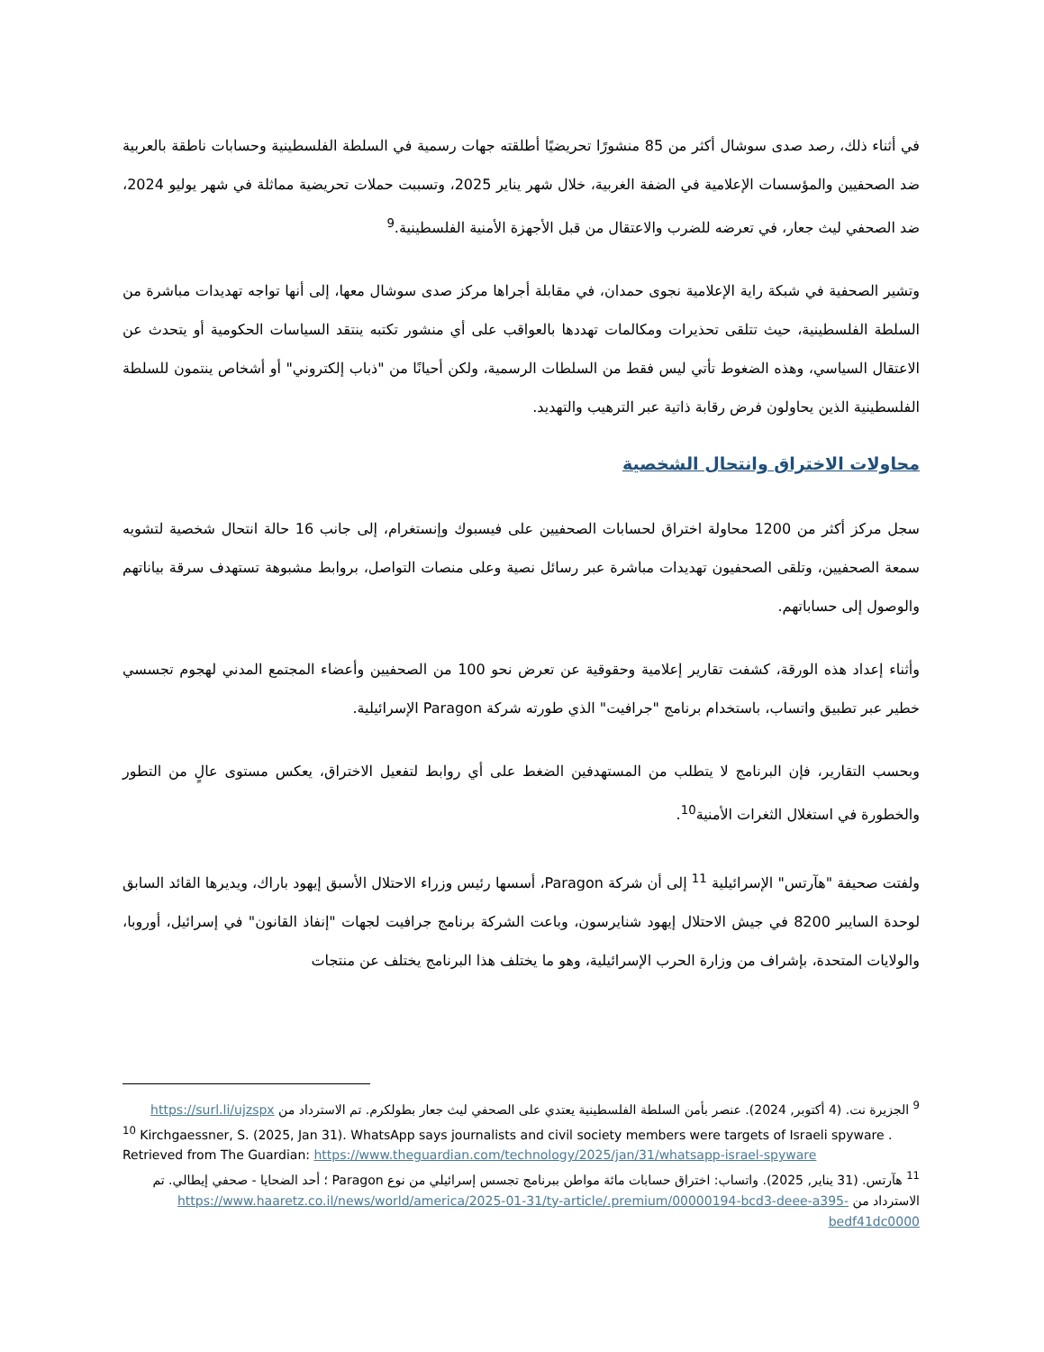في أثناء ذلك، رصد صدى سوشال أكثر من 85 منشورًا تحريضيًا أطلقته جهات رسمية في السلطة الفلسطينية وحسابات ناطقة بالعربية ضد الصحفيين والمؤسسات الإعلامية في الضفة الغربية، خلال شهر يناير 2025، وتسببت حملات تحريضية مماثلة في شهر يوليو 2024، ضد الصحفي ليث جعار، في تعرضه للضرب والاعتقال من قبل الأجهزة الأمنية الفلسطينية.<sup>9</sup>
وتشير الصحفية في شبكة راية الإعلامية نجوى حمدان، في مقابلة أجراها مركز صدى سوشال معها، إلى أنها تواجه تهديدات مباشرة من السلطة الفلسطينية، حيث تتلقى تحذيرات ومكالمات تهددها بالعواقب على أي منشور تكتبه ينتقد السياسات الحكومية أو يتحدث عن الاعتقال السياسي، وهذه الضغوط تأتي ليس فقط من السلطات الرسمية، ولكن أحيانًا من "ذباب إلكتروني" أو أشخاص ينتمون للسلطة الفلسطينية الذين يحاولون فرض رقابة ذاتية عبر الترهيب والتهديد.
محاولات الاختراق وانتحال الشخصية
سجل مركز أكثر من 1200 محاولة اختراق لحسابات الصحفيين على فيسبوك وإنستغرام، إلى جانب 16 حالة انتحال شخصية لتشويه سمعة الصحفيين، وتلقى الصحفيون تهديدات مباشرة عبر رسائل نصية وعلى منصات التواصل، بروابط مشبوهة تستهدف سرقة بياناتهم والوصول إلى حساباتهم.
وأثناء إعداد هذه الورقة، كشفت تقارير إعلامية وحقوقية عن تعرض نحو 100 من الصحفيين وأعضاء المجتمع المدني لهجوم تجسسي خطير عبر تطبيق واتساب، باستخدام برنامج "جرافيت" الذي طورته شركة Paragon الإسرائيلية.
وبحسب التقارير، فإن البرنامج لا يتطلب من المستهدفين الضغط على أي روابط لتفعيل الاختراق، يعكس مستوى عالٍ من التطور والخطورة في استغلال الثغرات الأمنية<sup>10</sup>.
ولفتت صحيفة "هآرتس" الإسرائيلية <sup>11</sup> إلى أن شركة Paragon، أسسها رئيس وزراء الاحتلال الأسبق إيهود باراك، ويديرها القائد السابق لوحدة السايبر 8200 في جيش الاحتلال إيهود شنايرسون، وباعت الشركة برنامج جرافيت لجهات "إنفاذ القانون" في إسرائيل، أوروبا، والولايات المتحدة، بإشراف من وزارة الحرب الإسرائيلية، وهو ما يختلف هذا البرنامج يختلف عن منتجات
<sup>9</sup> الجزيرة نت. (4 أكتوبر, 2024). عنصر بأمن السلطة الفلسطينية يعتدي على الصحفي ليث جعار بطولكرم. تم الاسترداد من https://surl.li/ujzspx
<sup>10</sup> Kirchgaessner, S. (2025, Jan 31). WhatsApp says journalists and civil society members were targets of Israeli spyware . Retrieved from The Guardian: https://www.theguardian.com/technology/2025/jan/31/whatsapp-israel-spyware
<sup>11</sup> هآرتس. (31 يناير, 2025). واتساب: اختراق حسابات مائة مواطن ببرنامج تجسس إسرائيلي من نوع Paragon ؛ أحد الضحايا - صحفي إيطالي. تم الاسترداد من https://www.haaretz.co.il/news/world/america/2025-01-31/ty-article/.premium/00000194-bcd3-deee-a395-bedf41dc0000